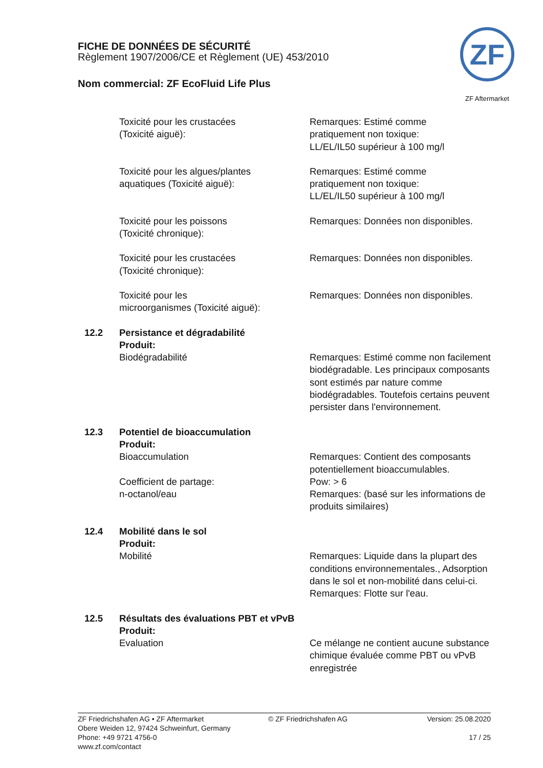FICHE DE DONNÉES DE SÉCURITÉ
Règlement 1907/2006/CE et Règlement (UE) 453/2010
Nom commercial: ZF EcoFluid Life Plus
ZF
ZF Aftermarket
Toxicité pour les crustacées
(Toxicité aiguë):
Remarques: Estimé comme
pratiquement non toxique:
LL/EL/IL50 supérieur à 100 mg/l
Toxicité pour les algues/plantes
aquatiques (Toxicité aiguë):
Remarques: Estimé comme
pratiquement non toxique:
LL/EL/IL50 supérieur à 100 mg/l
Toxicité pour les poissons
(Toxicité chronique):
Remarques: Données non disponibles.
Toxicité pour les crustacées
(Toxicité chronique):
Remarques: Données non disponibles.
Toxicité pour les
microorganismes (Toxicité aiguë):
Remarques: Données non disponibles.
12.2 Persistance et dégradabilité
Produit:
Biodégradabilité Remarques: Estimé comme non facilement biodégradable. Les principaux composants sont estimés par nature comme biodégradables. Toutefois certains peuvent persister dans l'environnement.
12.3 Potentiel de bioaccumulation
Produit:
Bioaccumulation
Coefficient de partage:
n-octanol/eau
Remarques: Contient des composants potentiellement bioaccumulables.
Pow: > 6
Remarques: (basé sur les informations de produits similaires)
12.4 Mobilité dans le sol
Produit:
Mobilité Remarques: Liquide dans la plupart des conditions environnementales., Adsorption dans le sol et non-mobilité dans celui-ci.
Remarques: Flotte sur l'eau.
12.5 Résultats des évaluations PBT et vPvB
Produit:
Evaluation Ce mélange ne contient aucune substance chimique évaluée comme PBT ou vPvB enregistrée
ZF Friedrichshafen AG • ZF Aftermarket
Obere Weiden 12, 97424 Schweinfurt, Germany
Phone: +49 9721 4756-0
www.zf.com/contact
© ZF Friedrichshafen AG Version: 25.08.2020
17 / 25